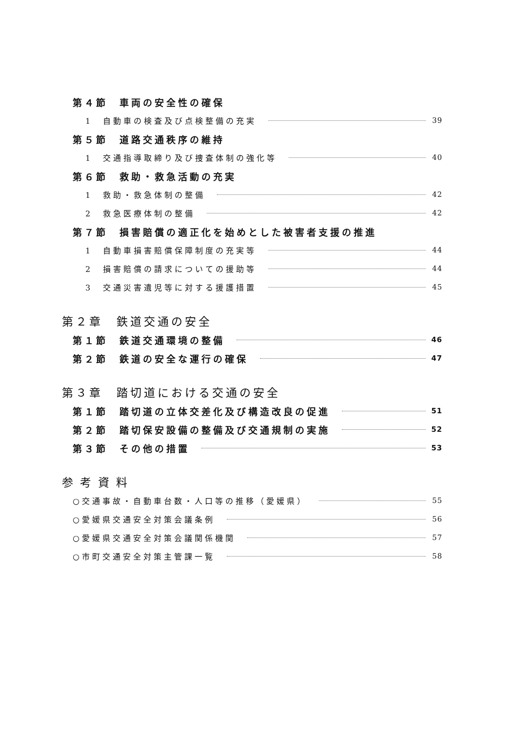第４節　車両の安全性の確保
1　自動車の検査及び点検整備の充実 39
第５節　道路交通秩序の維持
1　交通指導取締り及び捜査体制の強化等 40
第６節　救助・救急活動の充実
1　救助・救急体制の整備 42
2　救急医療体制の整備 42
第７節　損害賠償の適正化を始めとした被害者支援の推進
1　自動車損害賠償保障制度の充実等 44
2　損害賠償の請求についての援助等 44
3　交通災害遺児等に対する援護措置 45
第２章　鉄道交通の安全
第１節　鉄道交通環境の整備 46
第２節　鉄道の安全な運行の確保 47
第３章　踏切道における交通の安全
第１節　踏切道の立体交差化及び構造改良の促進 51
第２節　踏切保安設備の整備及び交通規制の実施 52
第３節　その他の措置 53
参考資料
○交通事故・自動車台数・人口等の推移（愛媛県） 55
○愛媛県交通安全対策会議条例 56
○愛媛県交通安全対策会議関係機関 57
○市町交通安全対策主管課一覧 58